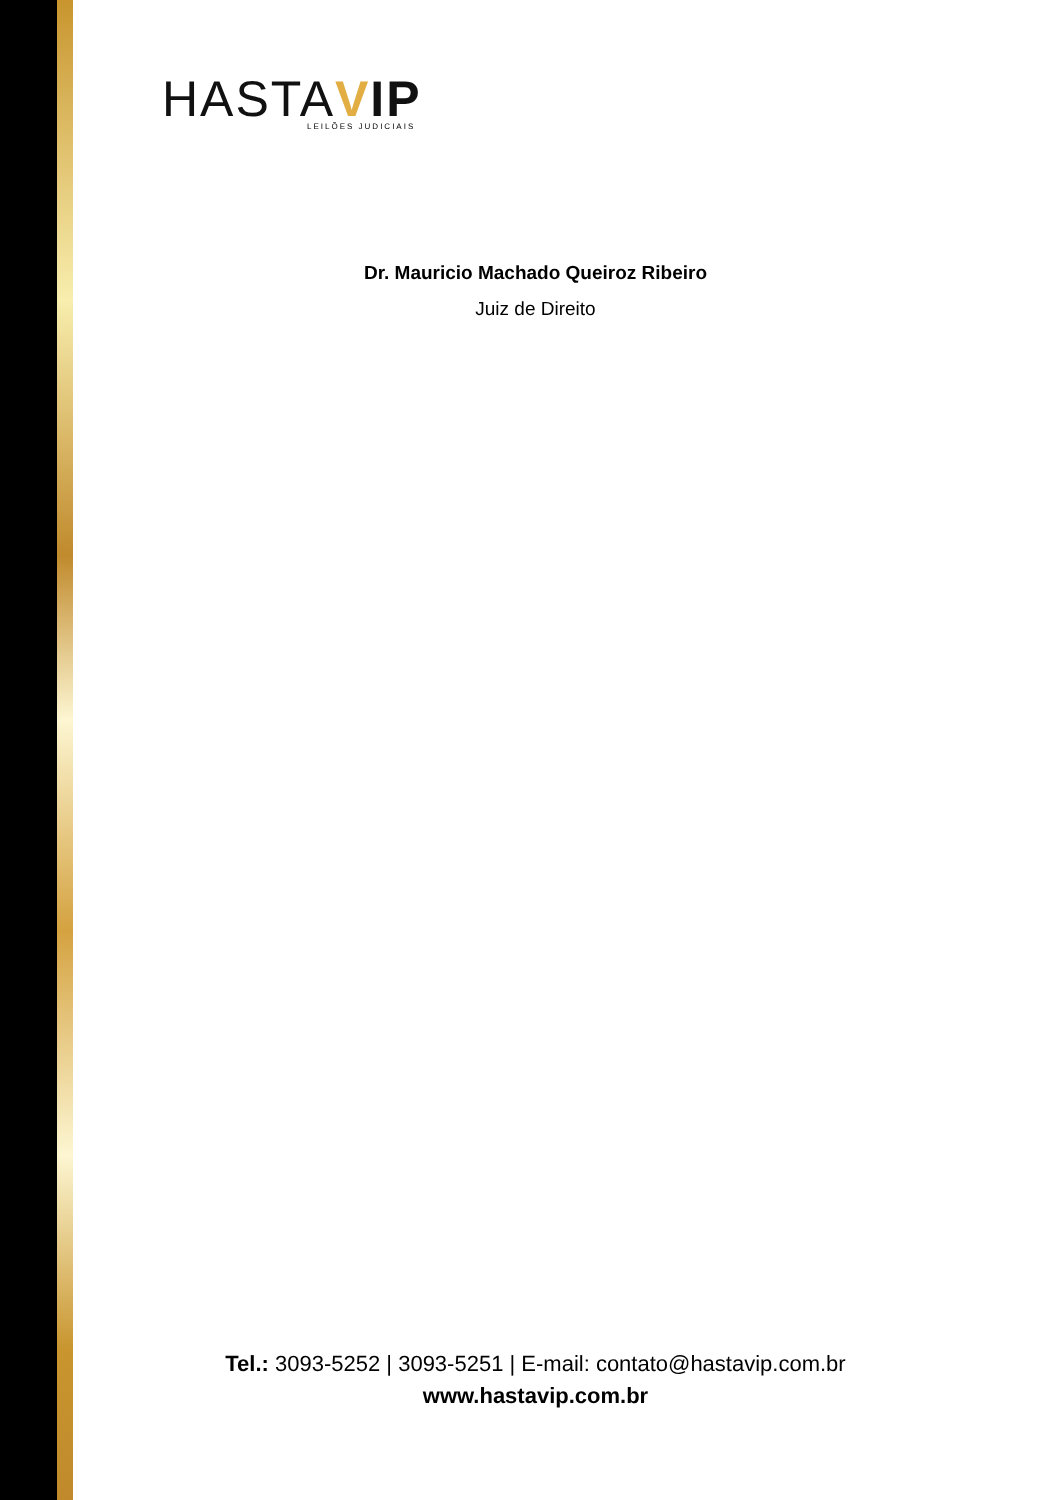HASTAVIP
LEILÕES JUDICIAIS
Dr. Mauricio Machado Queiroz Ribeiro
Juiz de Direito
Tel.: 3093-5252 | 3093-5251 | E-mail: contato@hastavip.com.br
www.hastavip.com.br